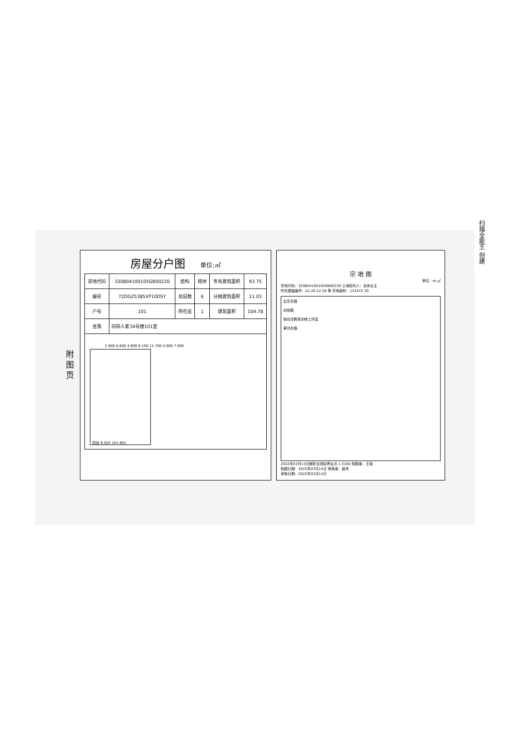扫描全能王 创建
附 图 页
房屋分户图 单位:㎡
| 宗地代码 | 320804100105GB00220 | 结构 | 砌体 | 专有建筑面积 | 93.75 |
| 编号 | 72DG25385XP10DSY | 总层数 | 6 | 分摊建筑面积 | 11.03 |
| 户号 | 101 | 所在层 | 1 | 建筑面积 | 104.78 |
| 坐落 | 向阳人家34号楼101室 | | | | |
2.900 0.600 4.600 8.100 11.700 0.900 7.900
阳台 6.020 101-601
宗 地 图
单位：m,㎡
宗地代码：320804100105GB00220 土地权利人：全体业主
所在图幅编号：22.20-12.50 等 宗地面积：133472.30
北京东路
向阳路
徐向洋教育训练工作室
黄河东路
2022年03月14日解析法测绘界址点 1:3100 制图者：王强
制图日期：2022年03月14日 审核者：屈伟
审核日期：2022年03月14日